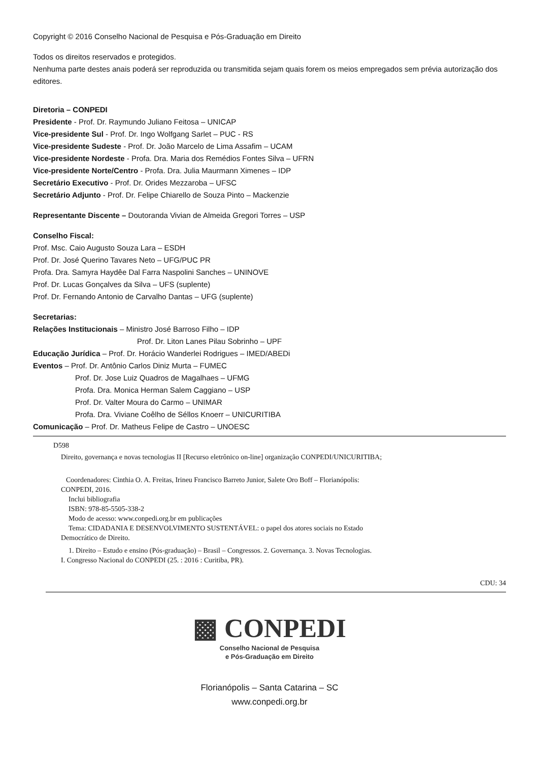Copyright © 2016 Conselho Nacional de Pesquisa e Pós-Graduação em Direito
Todos os direitos reservados e protegidos.
Nenhuma parte destes anais poderá ser reproduzida ou transmitida sejam quais forem os meios empregados sem prévia autorização dos editores.
Diretoria – CONPEDI
Presidente - Prof. Dr. Raymundo Juliano Feitosa – UNICAP
Vice-presidente Sul - Prof. Dr. Ingo Wolfgang Sarlet – PUC - RS
Vice-presidente Sudeste - Prof. Dr. João Marcelo de Lima Assafim – UCAM
Vice-presidente Nordeste - Profa. Dra. Maria dos Remédios Fontes Silva – UFRN
Vice-presidente Norte/Centro - Profa. Dra. Julia Maurmann Ximenes – IDP
Secretário Executivo - Prof. Dr. Orides Mezzaroba – UFSC
Secretário Adjunto - Prof. Dr. Felipe Chiarello de Souza Pinto – Mackenzie
Representante Discente – Doutoranda Vivian de Almeida Gregori Torres – USP
Conselho Fiscal:
Prof. Msc. Caio Augusto Souza Lara – ESDH
Prof. Dr. José Querino Tavares Neto – UFG/PUC PR
Profa. Dra. Samyra Haydêe Dal Farra Naspolini Sanches – UNINOVE
Prof. Dr. Lucas Gonçalves da Silva – UFS (suplente)
Prof. Dr. Fernando Antonio de Carvalho Dantas – UFG (suplente)
Secretarias:
Relações Institucionais – Ministro José Barroso Filho – IDP
Prof. Dr. Liton Lanes Pilau Sobrinho – UPF
Educação Jurídica – Prof. Dr. Horácio Wanderlei Rodrigues – IMED/ABEDi
Eventos – Prof. Dr. Antônio Carlos Diniz Murta – FUMEC
Prof. Dr. Jose Luiz Quadros de Magalhaes – UFMG
Profa. Dra. Monica Herman Salem Caggiano – USP
Prof. Dr. Valter Moura do Carmo – UNIMAR
Profa. Dra. Viviane Coêlho de Séllos Knoerr – UNICURITIBA
Comunicação – Prof. Dr. Matheus Felipe de Castro – UNOESC
D598
Direito, governança e novas tecnologias II [Recurso eletrônico on-line] organização CONPEDI/UNICURITIBA;
Coordenadores: Cinthia O. A. Freitas, Irineu Francisco Barreto Junior, Salete Oro Boff – Florianópolis:
CONPEDI, 2016.
Inclui bibliografia
ISBN: 978-85-5505-338-2
Modo de acesso: www.conpedi.org.br em publicações
Tema: CIDADANIA E DESENVOLVIMENTO SUSTENTÁVEL: o papel dos atores sociais no Estado
Democrático de Direito.
1. Direito – Estudo e ensino (Pós-graduação) – Brasil – Congressos. 2. Governança. 3. Novas Tecnologias.
I. Congresso Nacional do CONPEDI (25. : 2016 : Curitiba, PR).
CDU: 34
▩ CONPEDI
Conselho Nacional de Pesquisa
e Pós-Graduação em Direito
Florianópolis – Santa Catarina – SC
www.conpedi.org.br